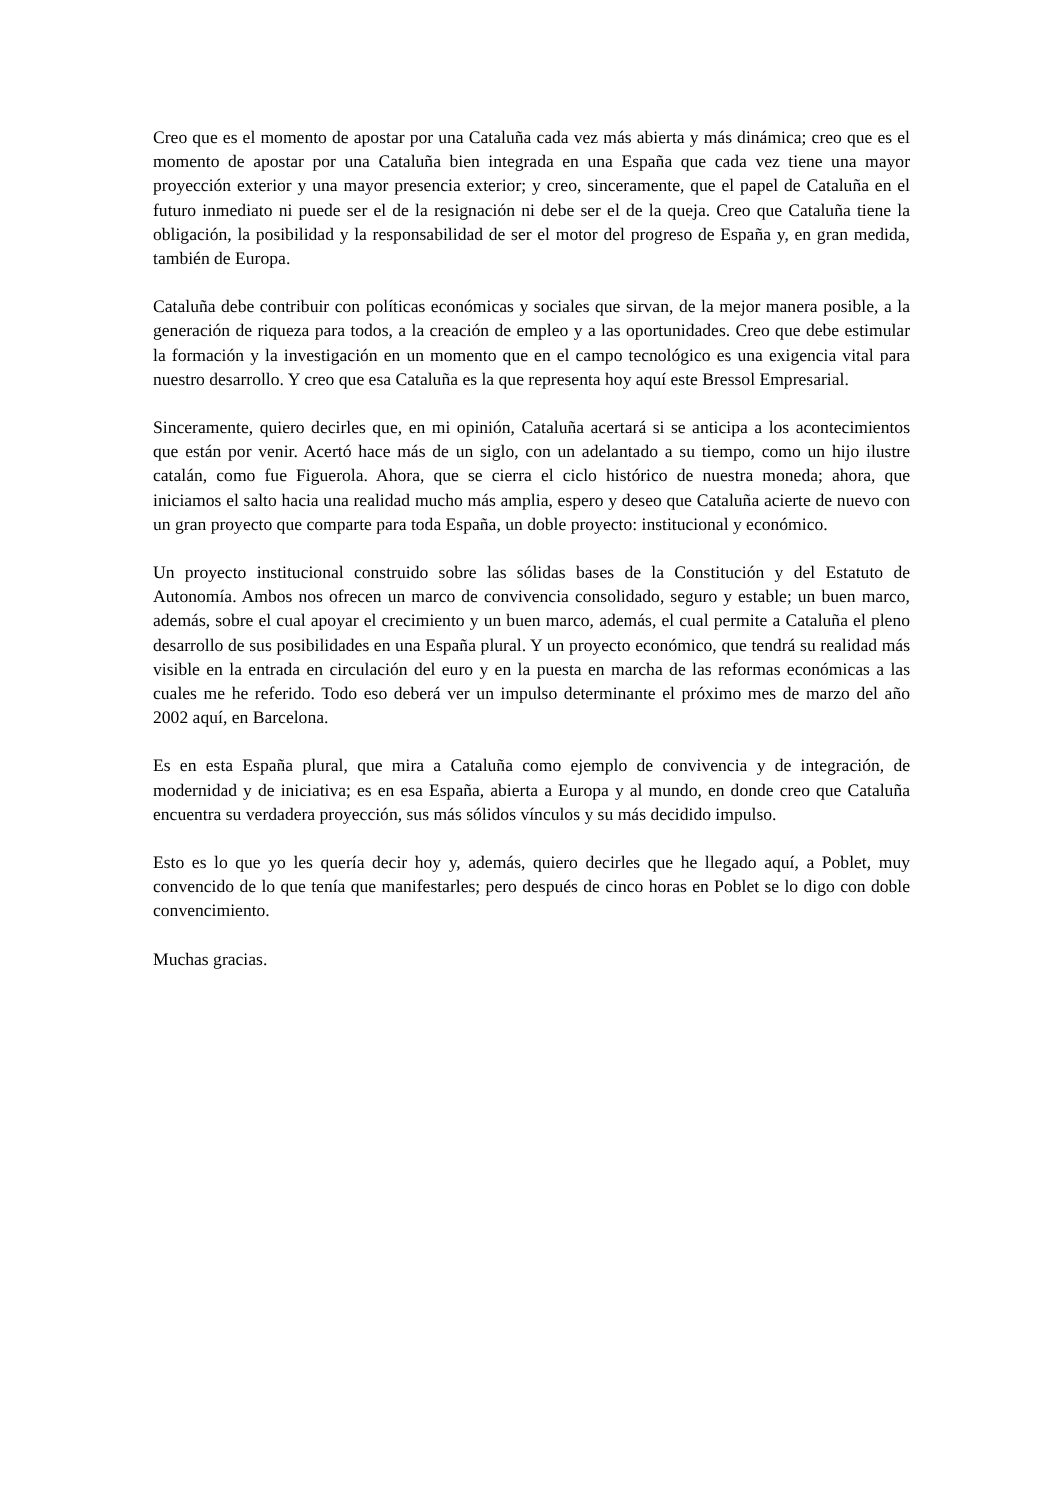Creo que es el momento de apostar por una Cataluña cada vez más abierta y más dinámica; creo que es el momento de apostar por una Cataluña bien integrada en una España que cada vez tiene una mayor proyección exterior y una mayor presencia exterior; y creo, sinceramente, que el papel de Cataluña en el futuro inmediato ni puede ser el de la resignación ni debe ser el de la queja. Creo que Cataluña tiene la obligación, la posibilidad y la responsabilidad de ser el motor del progreso de España y, en gran medida, también de Europa.
Cataluña debe contribuir con políticas económicas y sociales que sirvan, de la mejor manera posible, a la generación de riqueza para todos, a la creación de empleo y a las oportunidades. Creo que debe estimular la formación y la investigación en un momento que en el campo tecnológico es una exigencia vital para nuestro desarrollo. Y creo que esa Cataluña es la que representa hoy aquí este Bressol Empresarial.
Sinceramente, quiero decirles que, en mi opinión, Cataluña acertará si se anticipa a los acontecimientos que están por venir. Acertó hace más de un siglo, con un adelantado a su tiempo, como un hijo ilustre catalán, como fue Figuerola. Ahora, que se cierra el ciclo histórico de nuestra moneda; ahora, que iniciamos el salto hacia una realidad mucho más amplia, espero y deseo que Cataluña acierte de nuevo con un gran proyecto que comparte para toda España, un doble proyecto: institucional y económico.
Un proyecto institucional construido sobre las sólidas bases de la Constitución y del Estatuto de Autonomía. Ambos nos ofrecen un marco de convivencia consolidado, seguro y estable; un buen marco, además, sobre el cual apoyar el crecimiento y un buen marco, además, el cual permite a Cataluña el pleno desarrollo de sus posibilidades en una España plural. Y un proyecto económico, que tendrá su realidad más visible en la entrada en circulación del euro y en la puesta en marcha de las reformas económicas a las cuales me he referido. Todo eso deberá ver un impulso determinante el próximo mes de marzo del año 2002 aquí, en Barcelona.
Es en esta España plural, que mira a Cataluña como ejemplo de convivencia y de integración, de modernidad y de iniciativa; es en esa España, abierta a Europa y al mundo, en donde creo que Cataluña encuentra su verdadera proyección, sus más sólidos vínculos y su más decidido impulso.
Esto es lo que yo les quería decir hoy y, además, quiero decirles que he llegado aquí, a Poblet, muy convencido de lo que tenía que manifestarles; pero después de cinco horas en Poblet se lo digo con doble convencimiento.
Muchas gracias.